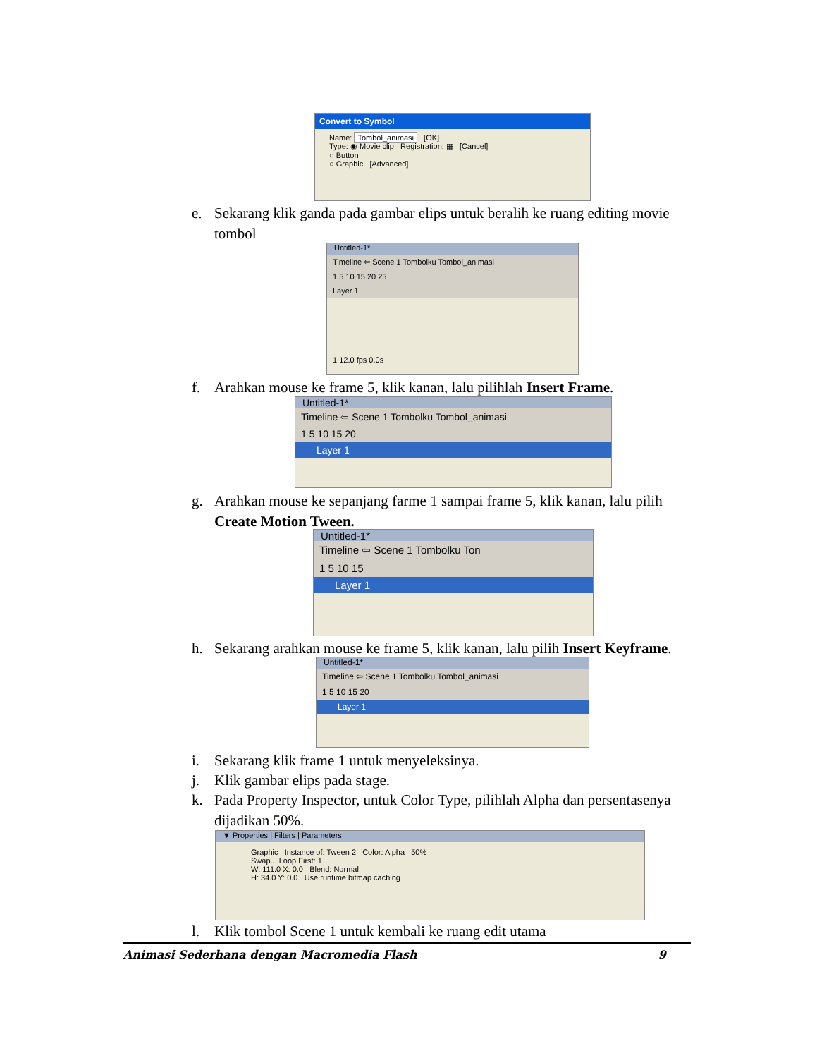Convert to Symbol
Name: Tombol_animasi [OK]
Type: ◉ Movie clip Registration: ▦ [Cancel]
○ Button
○ Graphic [Advanced]
e. Sekarang klik ganda pada gambar elips untuk beralih ke ruang editing movie tombol
Untitled-1*
Timeline ⇦ Scene 1 Tombolku Tombol_animasi
1 5 10 15 20 25
Layer 1
1 12.0 fps 0.0s
f. Arahkan mouse ke frame 5, klik kanan, lalu pilihlah Insert Frame.
Untitled-1*
Timeline ⇦ Scene 1 Tombolku Tombol_animasi
1 5 10 15 20
Layer 1
g. Arahkan mouse ke sepanjang farme 1 sampai frame 5, klik kanan, lalu pilih Create Motion Tween.
Untitled-1*
Timeline ⇦ Scene 1 Tombolku Ton
1 5 10 15
Layer 1
h. Sekarang arahkan mouse ke frame 5, klik kanan, lalu pilih Insert Keyframe.
Untitled-1*
Timeline ⇦ Scene 1 Tombolku Tombol_animasi
1 5 10 15 20
Layer 1
i. Sekarang klik frame 1 untuk menyeleksinya.
j. Klik gambar elips pada stage.
k. Pada Property Inspector, untuk Color Type, pilihlah Alpha dan persentasenya dijadikan 50%.
▼ Properties | Filters | Parameters
Graphic Instance of: Tween 2 Color: Alpha 50%
Swap... Loop First: 1
W: 111.0 X: 0.0 Blend: Normal
H: 34.0 Y: 0.0 Use runtime bitmap caching
l. Klik tombol Scene 1 untuk kembali ke ruang edit utama
Animasi Sederhana dengan Macromedia Flash 9